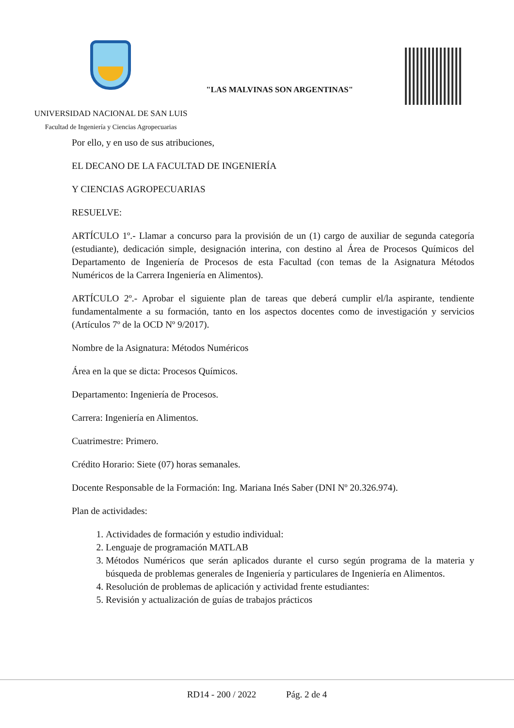"LAS MALVINAS SON ARGENTINAS"
UNIVERSIDAD NACIONAL DE SAN LUIS
Facultad de Ingeniería y Ciencias Agropecuarias
Por ello, y en uso de sus atribuciones,
EL DECANO DE LA FACULTAD DE INGENIERÍA
Y CIENCIAS AGROPECUARIAS
RESUELVE:
ARTÍCULO 1º.- Llamar a concurso para la provisión de un (1) cargo de auxiliar de segunda categoría (estudiante), dedicación simple, designación interina, con destino al Área de Procesos Químicos del Departamento de Ingeniería de Procesos de esta Facultad (con temas de la Asignatura Métodos Numéricos de la Carrera Ingeniería en Alimentos).
ARTÍCULO 2º.- Aprobar el siguiente plan de tareas que deberá cumplir el/la aspirante, tendiente fundamentalmente a su formación, tanto en los aspectos docentes como de investigación y servicios (Artículos 7º de la OCD Nº 9/2017).
Nombre de la Asignatura: Métodos Numéricos
Área en la que se dicta: Procesos Químicos.
Departamento: Ingeniería de Procesos.
Carrera: Ingeniería en Alimentos.
Cuatrimestre: Primero.
Crédito Horario: Siete (07) horas semanales.
Docente Responsable de la Formación: Ing. Mariana Inés Saber (DNI Nº 20.326.974).
Plan de actividades:
1. Actividades de formación y estudio individual:
2. Lenguaje de programación MATLAB
3. Métodos Numéricos que serán aplicados durante el curso según programa de la materia y búsqueda de problemas generales de Ingeniería y particulares de Ingeniería en Alimentos.
4. Resolución de problemas de aplicación y actividad frente estudiantes:
5. Revisión y actualización de guías de trabajos prácticos
RD14 - 200 / 2022 Pág. 2 de 4